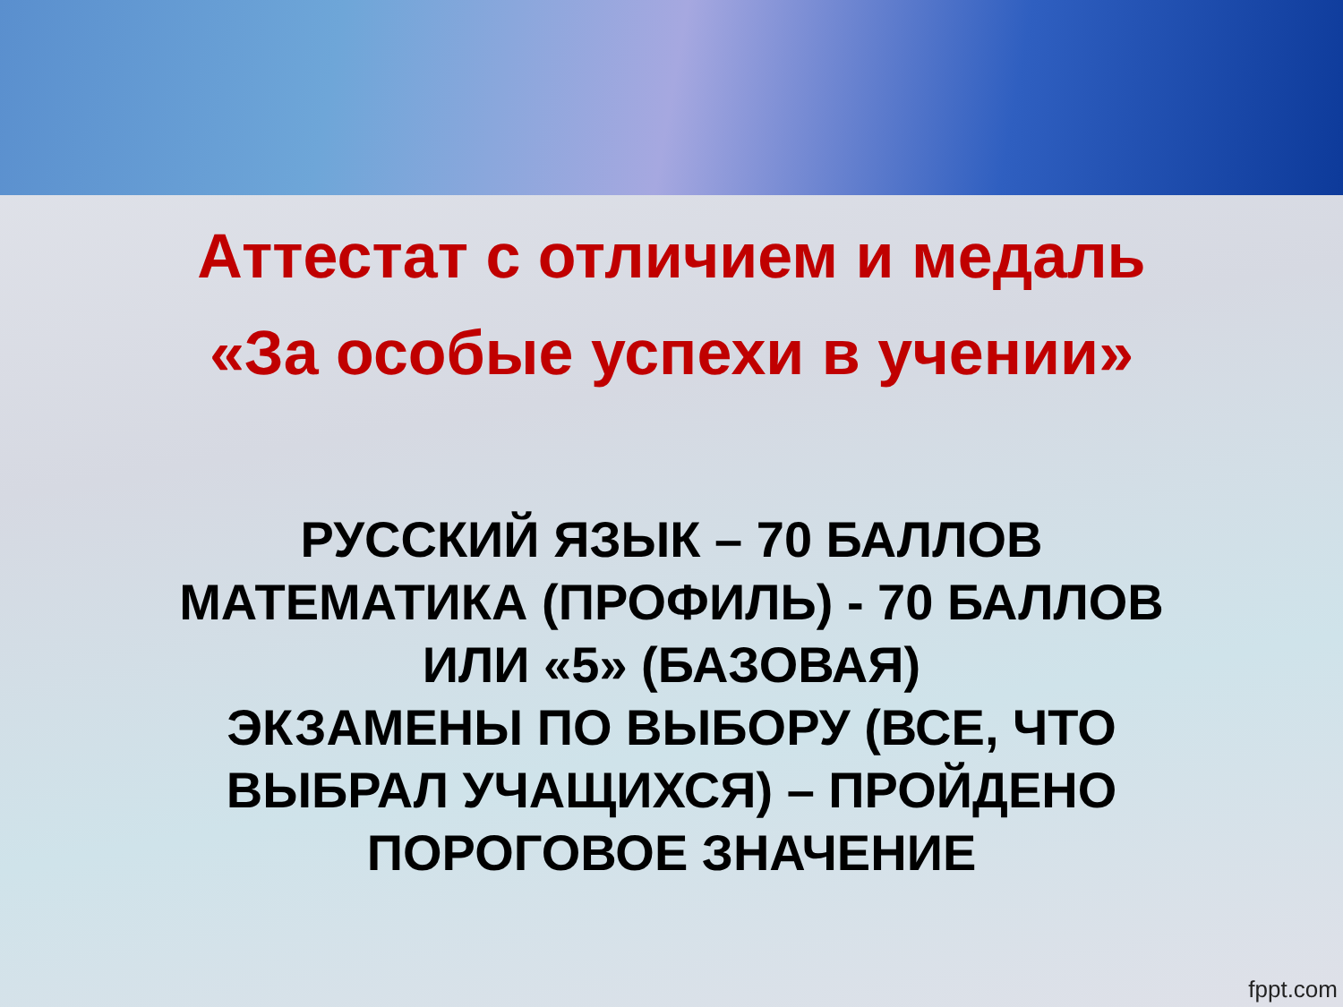Аттестат с отличием и медаль
«За особые успехи в учении»
РУССКИЙ ЯЗЫК – 70 БАЛЛОВ
МАТЕМАТИКА (ПРОФИЛЬ) - 70 БАЛЛОВ
ИЛИ «5» (БАЗОВАЯ)
ЭКЗАМЕНЫ ПО ВЫБОРУ (ВСЕ, ЧТО
ВЫБРАЛ УЧАЩИХСЯ) – ПРОЙДЕНО
ПОРОГОВОЕ ЗНАЧЕНИЕ
fppt.com